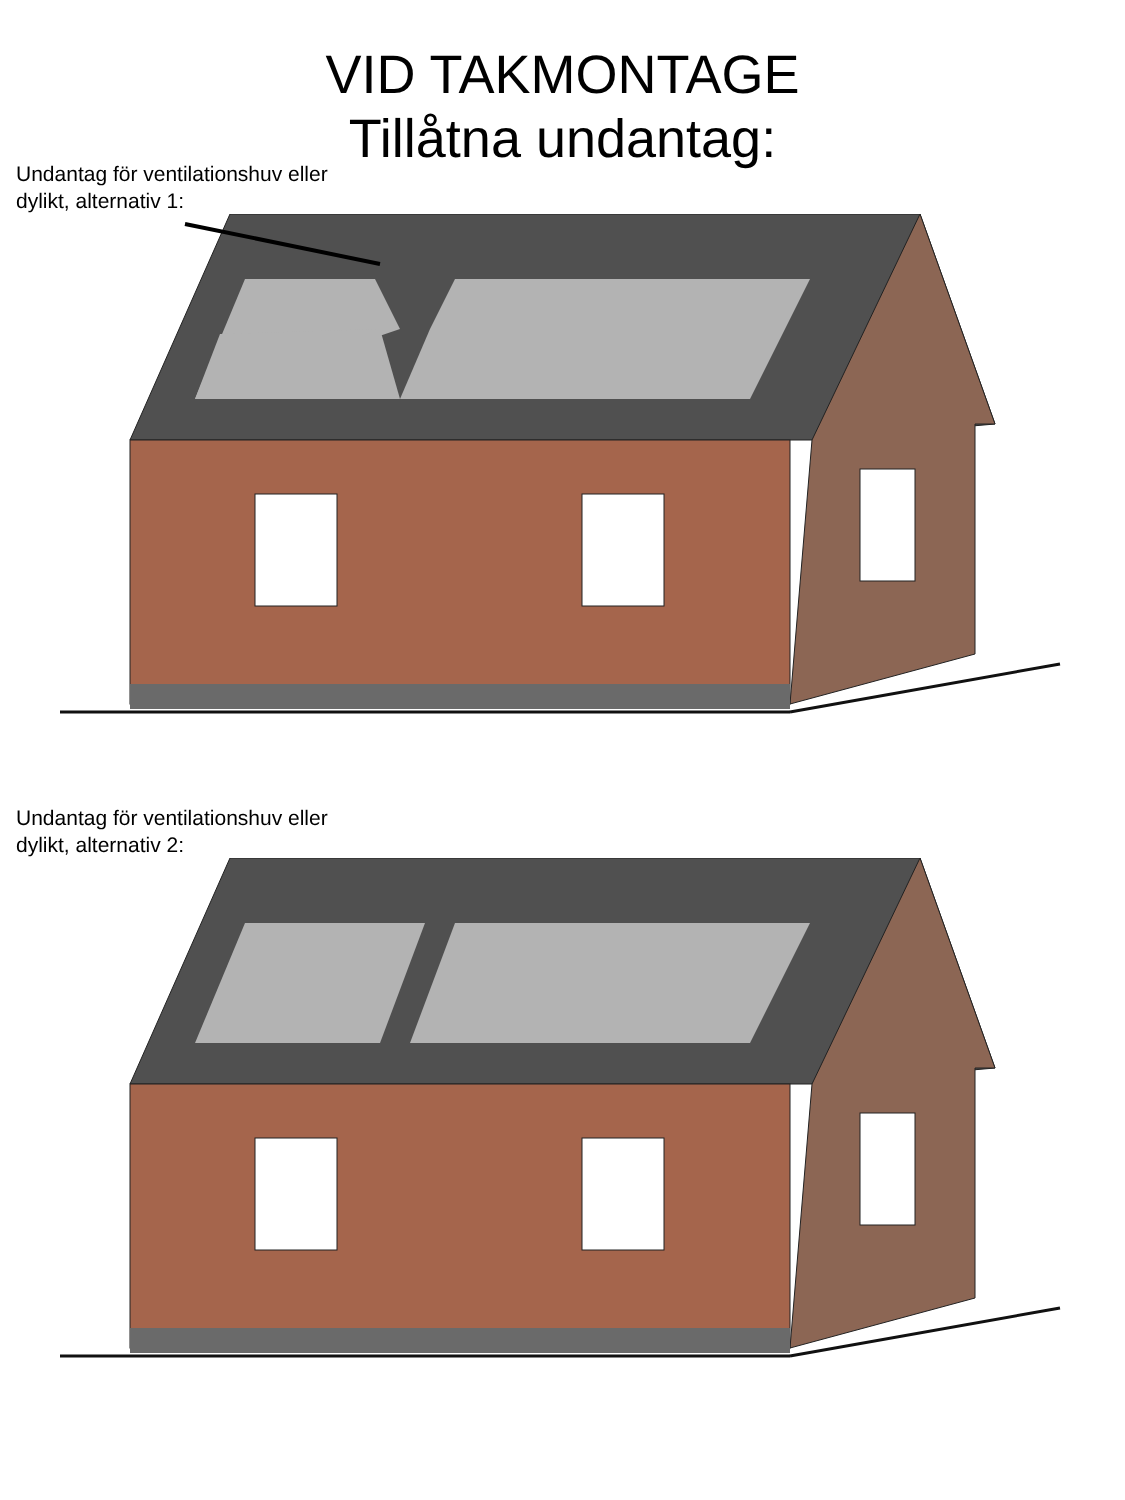VID TAKMONTAGE
Tillåtna undantag:
Undantag för ventilationshuv eller
dylikt, alternativ 1:
Undantag för ventilationshuv eller
dylikt, alternativ 2: